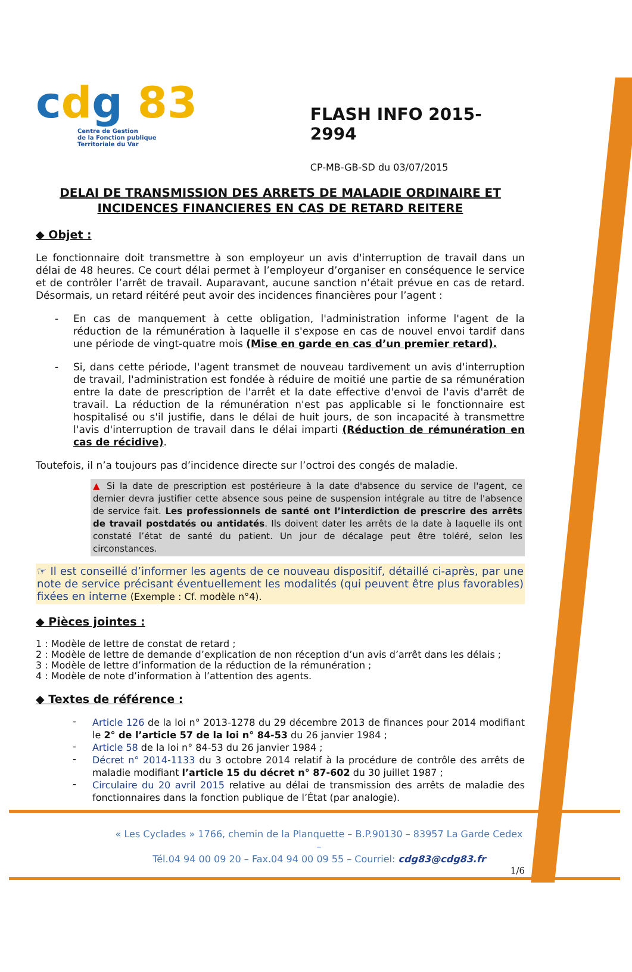cdg 83
Centre de Gestion
de la Fonction publique
Territoriale du Var
FLASH INFO 2015-2994
CP-MB-GB-SD du 03/07/2015
DELAI DE TRANSMISSION DES ARRETS DE MALADIE ORDINAIRE ET INCIDENCES FINANCIERES EN CAS DE RETARD REITERE
◆ Objet :
Le fonctionnaire doit transmettre à son employeur un avis d'interruption de travail dans un délai de 48 heures. Ce court délai permet à l’employeur d’organiser en conséquence le service et de contrôler l’arrêt de travail. Auparavant, aucune sanction n’était prévue en cas de retard. Désormais, un retard réitéré peut avoir des incidences financières pour l’agent :
-
En cas de manquement à cette obligation, l'administration informe l'agent de la réduction de la rémunération à laquelle il s'expose en cas de nouvel envoi tardif dans une période de vingt-quatre mois (Mise en garde en cas d’un premier retard).
-
Si, dans cette période, l'agent transmet de nouveau tardivement un avis d'interruption de travail, l'administration est fondée à réduire de moitié une partie de sa rémunération entre la date de prescription de l'arrêt et la date effective d'envoi de l'avis d'arrêt de travail. La réduction de la rémunération n'est pas applicable si le fonctionnaire est hospitalisé ou s'il justifie, dans le délai de huit jours, de son incapacité à transmettre l'avis d'interruption de travail dans le délai imparti (Réduction de rémunération en cas de récidive).
Toutefois, il n’a toujours pas d’incidence directe sur l’octroi des congés de maladie.
▲ Si la date de prescription est postérieure à la date d'absence du service de l'agent, ce dernier devra justifier cette absence sous peine de suspension intégrale au titre de l'absence de service fait. Les professionnels de santé ont l’interdiction de prescrire des arrêts de travail postdatés ou antidatés. Ils doivent dater les arrêts de la date à laquelle ils ont constaté l’état de santé du patient. Un jour de décalage peut être toléré, selon les circonstances.
☞ Il est conseillé d’informer les agents de ce nouveau dispositif, détaillé ci-après, par une note de service précisant éventuellement les modalités (qui peuvent être plus favorables) fixées en interne (Exemple : Cf. modèle n°4).
◆ Pièces jointes :
1 : Modèle de lettre de constat de retard ;
2 : Modèle de lettre de demande d’explication de non réception d’un avis d’arrêt dans les délais ;
3 : Modèle de lettre d’information de la réduction de la rémunération ;
4 : Modèle de note d’information à l’attention des agents.
◆ Textes de référence :
-
Article 126 de la loi n° 2013-1278 du 29 décembre 2013 de finances pour 2014 modifiant le 2° de l’article 57 de la loi n° 84-53 du 26 janvier 1984 ;
-
Article 58 de la loi n° 84-53 du 26 janvier 1984 ;
-
Décret n° 2014-1133 du 3 octobre 2014 relatif à la procédure de contrôle des arrêts de maladie modifiant l’article 15 du décret n° 87-602 du 30 juillet 1987 ;
-
Circulaire du 20 avril 2015 relative au délai de transmission des arrêts de maladie des fonctionnaires dans la fonction publique de l’État (par analogie).
« Les Cyclades » 1766, chemin de la Planquette – B.P.90130 – 83957 La Garde Cedex –
Tél.04 94 00 09 20 – Fax.04 94 00 09 55 – Courriel: cdg83@cdg83.fr
1/6